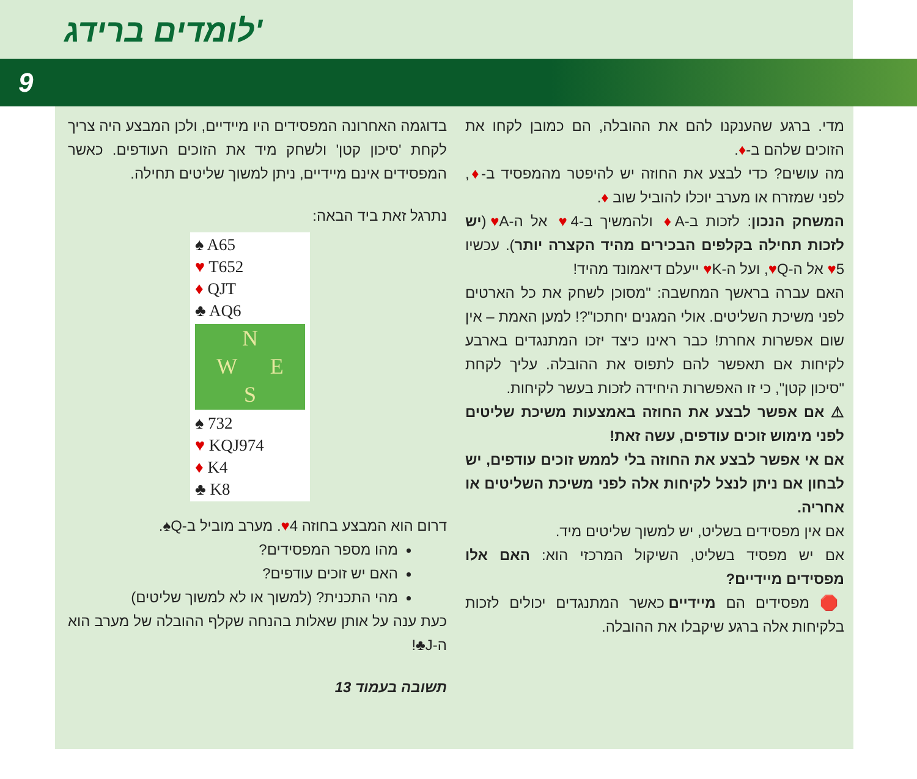לומדים ברידג'
9
מדי. ברגע שהענקנו להם את ההובלה, הם כמובן לקחו את הזוכים שלהם ב-♦.
מה עושים? כדי לבצע את החוזה יש להיפטר מהמפסיד ב-♦, לפני שמזרח או מערב יוכלו להוביל שוב ♦.
המשחק הנכון: לזכות ב-A♦ ולהמשיך ב-4♥ אל ה-A♥ (יש לזכות תחילה בקלפים הבכירים מהיד הקצרה יותר). עכשיו 5♥ אל ה-Q♥, ועל ה-K♥ ייעלם דיאמונד מהיד!
האם עברה בראשך המחשבה: "מסוכן לשחק את כל הארטים לפני משיכת השליטים. אולי המגנים יחתכו"?! למען האמת – אין שום אפשרות אחרת! כבר ראינו כיצד יזכו המתנגדים בארבע לקיחות אם תאפשר להם לתפוס את ההובלה. עליך לקחת "סיכון קטן", כי זו האפשרות היחידה לזכות בעשר לקיחות.
⚠ אם אפשר לבצע את החוזה באמצעות משיכת שליטים לפני מימוש זוכים עודפים, עשה זאת!
אם אי אפשר לבצע את החוזה בלי לממש זוכים עודפים, יש לבחון אם ניתן לנצל לקיחות אלה לפני משיכת השליטים או אחריה.
אם אין מפסידים בשליט, יש למשוך שליטים מיד.
אם יש מפסיד בשליט, השיקול המרכזי הוא: האם אלו מפסידים מיידיים?
🛑 מפסידים הם מיידיים כאשר המתנגדים יכולים לזכות בלקיחות אלה ברגע שיקבלו את ההובלה.
בדוגמה האחרונה המפסידים היו מיידיים, ולכן המבצע היה צריך לקחת 'סיכון קטן' ולשחק מיד את הזוכים העודפים. כאשר המפסידים אינם מיידיים, ניתן למשוך שליטים תחילה.
נתרגל זאת ביד הבאה:
♠ A65
♥ T652
♦ QJT
♣ AQ6
N
W E
S
♠ 732
♥ KQJ974
♦ K4
♣ K8
דרום הוא המבצע בחוזה 4♥. מערב מוביל ב-Q♠.
מהו מספר המפסידים?
האם יש זוכים עודפים?
מהי התכנית? (למשוך או לא למשוך שליטים)
כעת ענה על אותן שאלות בהנחה שקלף ההובלה של מערב הוא ה-J♣!
תשובה בעמוד 13